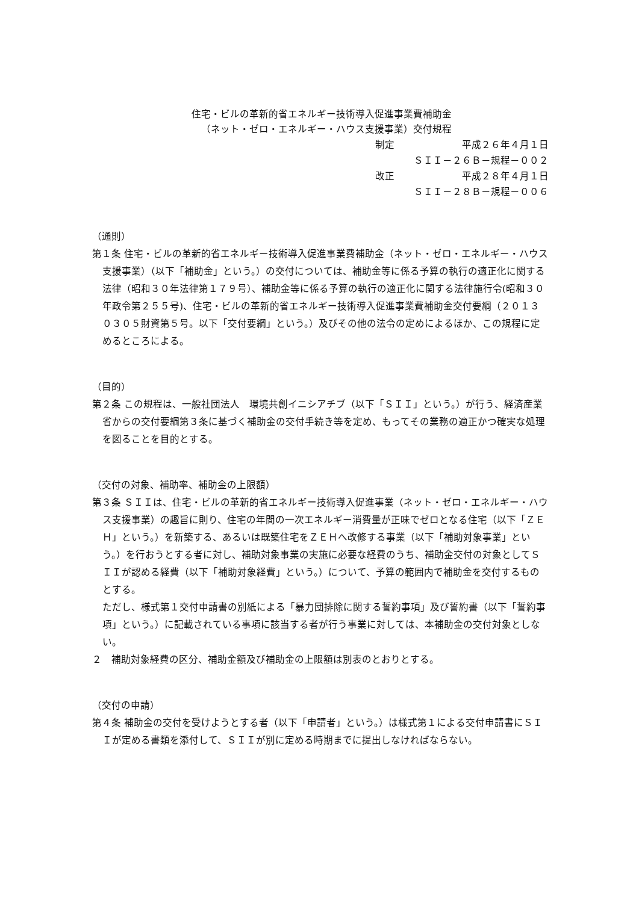住宅・ビルの革新的省エネルギー技術導入促進事業費補助金
（ネット・ゼロ・エネルギー・ハウス支援事業）交付規程
制定 平成２６年４月１日
ＳＩＩ－２６Ｂ－規程－００２
改正 平成２８年４月１日
ＳＩＩ－２８Ｂ－規程－００６
（通則）
第１条 住宅・ビルの革新的省エネルギー技術導入促進事業費補助金（ネット・ゼロ・エネルギー・ハウス支援事業）（以下「補助金」という。）の交付については、補助金等に係る予算の執行の適正化に関する法律（昭和３０年法律第１７９号）、補助金等に係る予算の執行の適正化に関する法律施行令(昭和３０年政令第２５５号)、住宅・ビルの革新的省エネルギー技術導入促進事業費補助金交付要綱（２０１３０３０５財資第５号。以下「交付要綱」という。）及びその他の法令の定めによるほか、この規程に定めるところによる。
（目的）
第２条 この規程は、一般社団法人　環境共創イニシアチブ（以下「ＳＩＩ」という。）が行う、経済産業省からの交付要綱第３条に基づく補助金の交付手続き等を定め、もってその業務の適正かつ確実な処理を図ることを目的とする。
（交付の対象、補助率、補助金の上限額）
第３条 ＳＩＩは、住宅・ビルの革新的省エネルギー技術導入促進事業（ネット・ゼロ・エネルギー・ハウス支援事業）の趣旨に則り、住宅の年間の一次エネルギー消費量が正味でゼロとなる住宅（以下「ＺＥＨ」という。）を新築する、あるいは既築住宅をＺＥＨへ改修する事業（以下「補助対象事業」という。）を行おうとする者に対し、補助対象事業の実施に必要な経費のうち、補助金交付の対象としてＳＩＩが認める経費（以下「補助対象経費」という。）について、予算の範囲内で補助金を交付するものとする。
ただし、様式第１交付申請書の別紙による「暴力団排除に関する誓約事項」及び誓約書（以下「誓約事項」という。）に記載されている事項に該当する者が行う事業に対しては、本補助金の交付対象としない。
２　補助対象経費の区分、補助金額及び補助金の上限額は別表のとおりとする。
（交付の申請）
第４条 補助金の交付を受けようとする者（以下「申請者」という。）は様式第１による交付申請書にＳＩＩが定める書類を添付して、ＳＩＩが別に定める時期までに提出しなければならない。